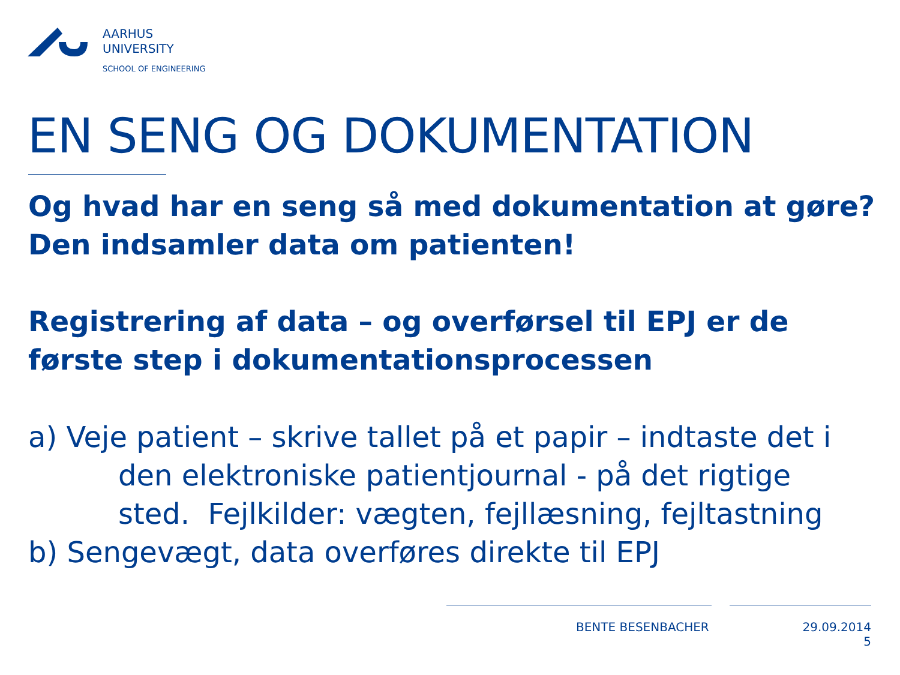AARHUS
UNIVERSITY
SCHOOL OF ENGINEERING
EN SENG OG DOKUMENTATION
Og hvad har en seng så med dokumentation at gøre?
Den indsamler data om patienten!
Registrering af data – og overførsel til EPJ er de første step i dokumentationsprocessen
a) Veje patient – skrive tallet på et papir – indtaste det i
den elektroniske patientjournal - på det rigtige sted. Fejlkilder: vægten, fejllæsning, fejltastning
b) Sengevægt, data overføres direkte til EPJ
BENTE BESENBACHER
29.09.2014
5